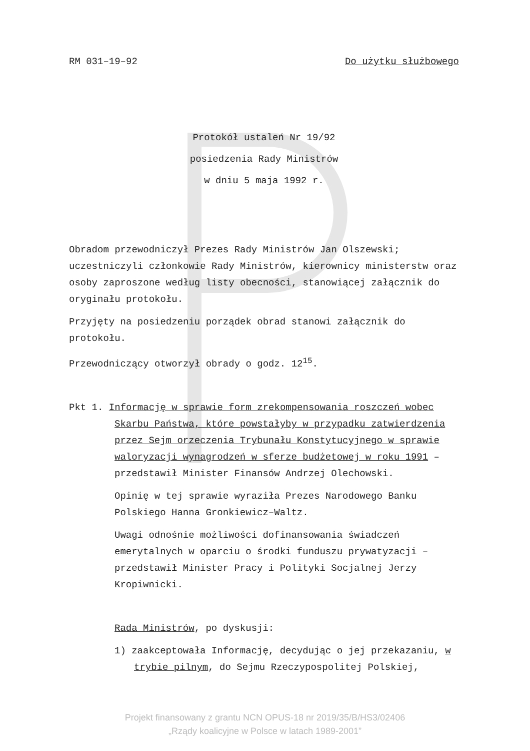RM 031–19–92 Do użytku służbowego
Protokół ustaleń Nr 19/92
posiedzenia Rady Ministrów
w dniu 5 maja 1992 r.
Obradom przewodniczył Prezes Rady Ministrów Jan Olszewski; uczestniczyli członkowie Rady Ministrów, kierownicy ministerstw oraz osoby zaproszone według listy obecności, stanowiącej załącznik do oryginału protokołu.
Przyjęty na posiedzeniu porządek obrad stanowi załącznik do protokołu.
Przewodniczący otworzył obrady o godz. 12<sup>15</sup>.
Pkt 1. Informację w sprawie form zrekompensowania roszczeń wobec Skarbu Państwa, które powstałyby w przypadku zatwierdzenia przez Sejm orzeczenia Trybunału Konstytucyjnego w sprawie waloryzacji wynagrodzeń w sferze budżetowej w roku 1991 – przedstawił Minister Finansów Andrzej Olechowski.
Opinię w tej sprawie wyraziła Prezes Narodowego Banku Polskiego Hanna Gronkiewicz–Waltz.
Uwagi odnośnie możliwości dofinansowania świadczeń emerytalnych w oparciu o środki funduszu prywatyzacji – przedstawił Minister Pracy i Polityki Socjalnej Jerzy Kropiwnicki.
Rada Ministrów, po dyskusji:
1) zaakceptowała Informację, decydując o jej przekazaniu, w trybie pilnym, do Sejmu Rzeczypospolitej Polskiej,
Projekt finansowany z grantu NCN OPUS-18 nr 2019/35/B/HS3/02406
„Rządy koalicyjne w Polsce w latach 1989-2001”